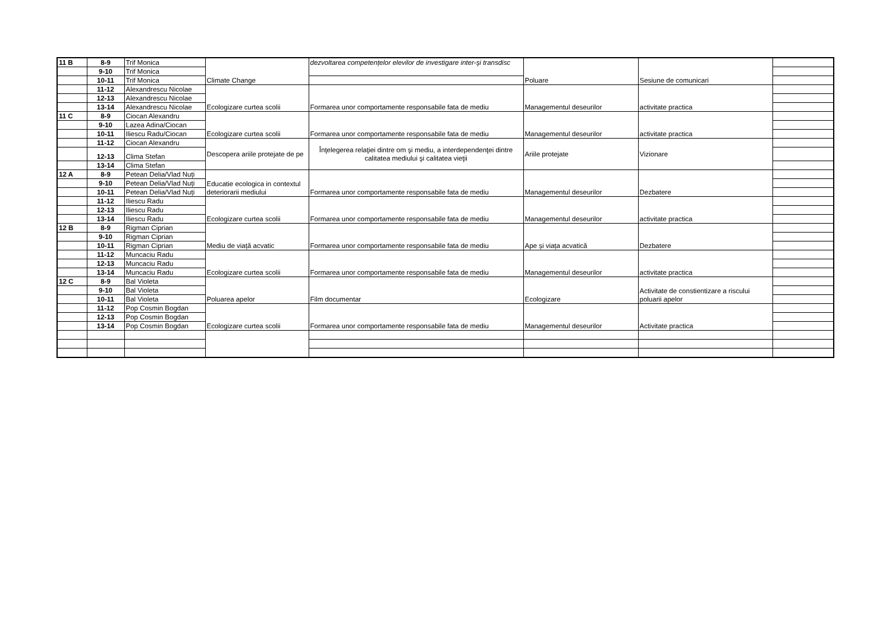| 11 B | 8-9 | Trif Monica | Climate Change | dezvoltarea competențelor elevilor de investigare inter-şi transdisc | Poluare | Sesiune de comunicari | |
| | 9-10 | Trif Monica | | | | | |
| | 10-11 | Trif Monica | | | | | |
| | 11-12 | Alexandrescu Nicolae | Ecologizare curtea scolii | Formarea unor comportamente responsabile fata de mediu | Managementul deseurilor | activitate practica | |
| | 12-13 | Alexandrescu Nicolae | | | | | |
| | 13-14 | Alexandrescu Nicolae | | | | | |
| 11 C | 8-9 | Ciocan Alexandru | Ecologizare curtea scolii | Formarea unor comportamente responsabile fata de mediu | Managementul deseurilor | activitate practica | |
| | 9-10 | Lazea Adina/Ciocan | | | | | |
| | 10-11 | Iliescu Radu/Ciocan | | | | | |
| | 11-12 | Ciocan Alexandru | Descopera ariile protejate de pe | Înţelegerea relaţiei dintre om şi mediu, a interdependenţei dintre calitatea mediului şi calitatea vieţii | Ariile protejate | Vizionare | |
| | 12-13 | Clima Stefan | | | | | |
| | 13-14 | Clima Stefan | | | | | |
| 12 A | 8-9 | Petean Delia/Vlad Nuți | Educatie ecologica in contextul deteriorarii mediului | Formarea unor comportamente responsabile fata de mediu | Managementul deseurilor | Dezbatere | |
| | 9-10 | Petean Delia/Vlad Nuți | | | | | |
| | 10-11 | Petean Delia/Vlad Nuți | | | | | |
| | 11-12 | Iliescu Radu | Ecologizare curtea scolii | Formarea unor comportamente responsabile fata de mediu | Managementul deseurilor | activitate practica | |
| | 12-13 | Iliescu Radu | | | | | |
| | 13-14 | Iliescu Radu | | | | | |
| 12 B | 8-9 | Rigman Ciprian | Mediu de viață acvatic | Formarea unor comportamente responsabile fata de mediu | Ape și viața acvatică | Dezbatere | |
| | 9-10 | Rigman Ciprian | | | | | |
| | 10-11 | Rigman Ciprian | | | | | |
| | 11-12 | Muncaciu Radu | Ecologizare curtea scolii | Formarea unor comportamente responsabile fata de mediu | Managementul deseurilor | activitate practica | |
| | 12-13 | Muncaciu Radu | | | | | |
| | 13-14 | Muncaciu Radu | | | | | |
| 12 C | 8-9 | Bal Violeta | Poluarea apelor | Film documentar | Ecologizare | Activitate de constientizare a riscului poluarii apelor | |
| | 9-10 | Bal Violeta | | | | | |
| | 10-11 | Bal Violeta | | | | | |
| | 11-12 | Pop Cosmin Bogdan | Ecologizare curtea scolii | Formarea unor comportamente responsabile fata de mediu | Managementul deseurilor | Activitate practica | |
| | 12-13 | Pop Cosmin Bogdan | | | | | |
| | 13-14 | Pop Cosmin Bogdan | | | | | |